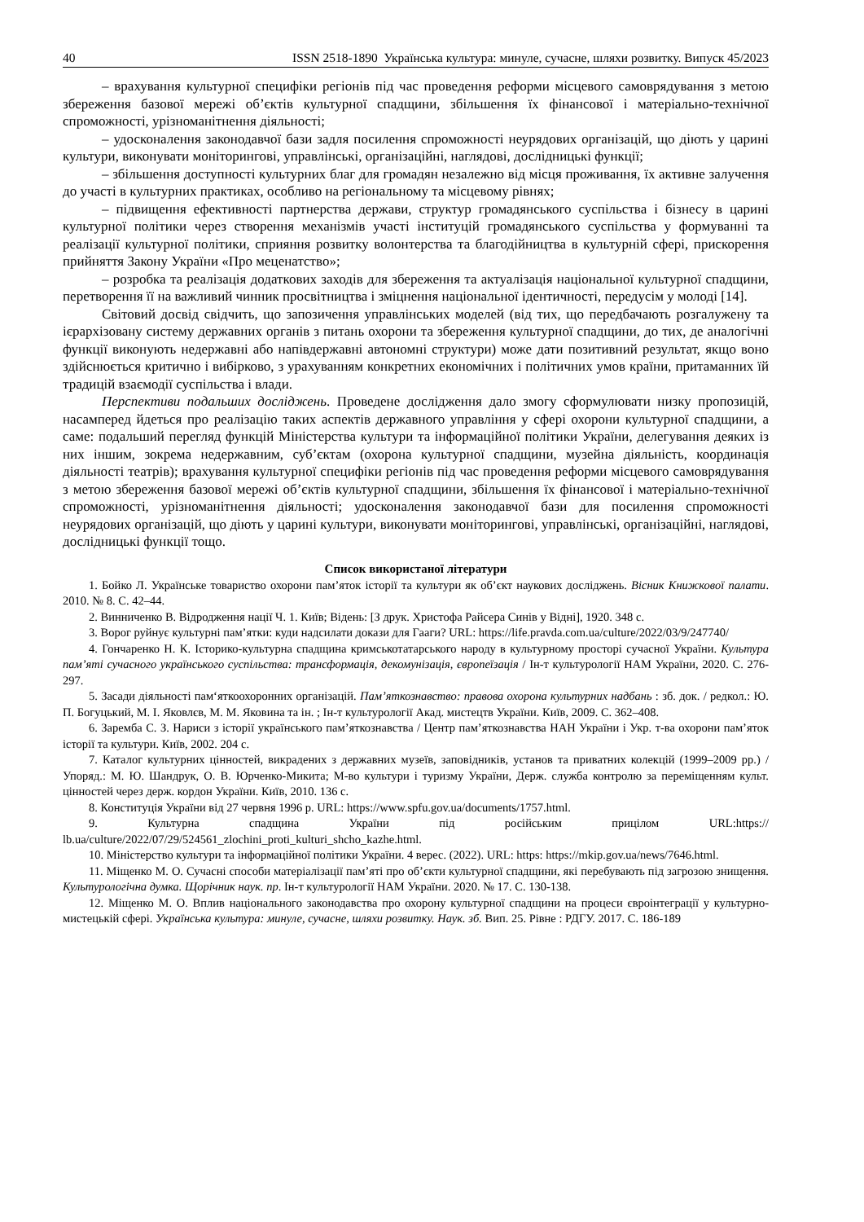40 ISSN 2518-1890 Українська культура: минуле, сучасне, шляхи розвитку. Випуск 45/2023
– врахування культурної специфіки регіонів під час проведення реформи місцевого самоврядування з метою збереження базової мережі об’єктів культурної спадщини, збільшення їх фінансової і матеріально-технічної спроможності, урізноманітнення діяльності;
– удосконалення законодавчої бази задля посилення спроможності неурядових організацій, що діють у царині культури, виконувати моніторингові, управлінські, організаційні, наглядові, дослідницькі функції;
– збільшення доступності культурних благ для громадян незалежно від місця проживання, їх активне залучення до участі в культурних практиках, особливо на регіональному та місцевому рівнях;
– підвищення ефективності партнерства держави, структур громадянського суспільства і бізнесу в царині культурної політики через створення механізмів участі інституцій громадянського суспільства у формуванні та реалізації культурної політики, сприяння розвитку волонтерства та благодійництва в культурній сфері, прискорення прийняття Закону України «Про меценатство»;
– розробка та реалізація додаткових заходів для збереження та актуалізація національної культурної спадщини, перетворення її на важливий чинник просвітництва і зміцнення національної ідентичності, передусім у молоді [14].
Світовий досвід свідчить, що запозичення управлінських моделей (від тих, що передбачають розгалужену та ієрархізовану систему державних органів з питань охорони та збереження культурної спадщини, до тих, де аналогічні функції виконують недержавні або напівдержавні автономні структури) може дати позитивний результат, якщо воно здійснюється критично і вибірково, з урахуванням конкретних економічних і політичних умов країни, притаманних їй традицій взаємодії суспільства і влади.
Перспективи подальших досліджень. Проведене дослідження дало змогу сформулювати низку пропозицій, насамперед йдеться про реалізацію таких аспектів державного управління у сфері охорони культурної спадщини, а саме: подальший перегляд функцій Міністерства культури та інформаційної політики України, делегування деяких із них іншим, зокрема недержавним, суб’єктам (охорона культурної спадщини, музейна діяльність, координація діяльності театрів); врахування культурної специфіки регіонів під час проведення реформи місцевого самоврядування з метою збереження базової мережі об’єктів культурної спадщини, збільшення їх фінансової і матеріально-технічної спроможності, урізноманітнення діяльності; удосконалення законодавчої бази для посилення спроможності неурядових організацій, що діють у царині культури, виконувати моніторингові, управлінські, організаційні, наглядові, дослідницькі функції тощо.
Список використаної літератури
1. Бойко Л. Українське товариство охорони пам’яток історії та культури як об’єкт наукових досліджень. Вісник Книжкової палати. 2010. № 8. С. 42–44.
2. Винниченко В. Відродження нації Ч. 1. Київ; Відень: [З друк. Христофа Райсера Синів у Відні], 1920. 348 с.
3. Ворог руйнує культурні пам’ятки: куди надсилати докази для Гааги? URL: https://life.pravda.com.ua/culture/2022/03/9/247740/
4. Гончаренко Н. К. Історико-культурна спадщина кримськотатарського народу в культурному просторі сучасної України. Культура пам’яті сучасного українського суспільства: трансформація, декомунізація, європеїзація / Ін-т культурології НАМ України, 2020. С. 276-297.
5. Засади діяльності пам‘яткоохоронних організацій. Пам’яткознавство: правова охорона культурних надбань : зб. док. / редкол.: Ю. П. Богуцький, М. І. Яковлєв, М. М. Яковина та ін. ; Ін-т культурології Акад. мистецтв України. Київ, 2009. С. 362–408.
6. Заремба С. З. Нариси з історії українського пам’яткознавства / Центр пам’яткознавства НАН України і Укр. т-ва охорони пам’яток історії та культури. Київ, 2002. 204 с.
7. Каталог культурних цінностей, викрадених з державних музеїв, заповідників, установ та приватних колекцій (1999–2009 рр.) / Упоряд.: М. Ю. Шандрук, О. В. Юрченко-Микита; М-во культури і туризму України, Держ. служба контролю за переміщенням культ. цінностей через держ. кордон України. Київ, 2010. 136 с.
8. Конституція України від 27 червня 1996 р. URL: https://www.spfu.gov.ua/documents/1757.html.
9. Культурна спадщина України під російським прицілом URL:https:// lb.ua/culture/2022/07/29/524561_zlochini_proti_kulturi_shcho_kazhe.html.
10. Міністерство культури та інформаційної політики України. 4 верес. (2022). URL: https: https://mkip.gov.ua/news/7646.html.
11. Міщенко М. О. Сучасні способи матеріалізації пам’яті про об’єкти культурної спадщини, які перебувають під загрозою знищення. Культурологічна думка. Щорічник наук. пр. Ін-т культурології НАМ України. 2020. № 17. С. 130-138.
12. Міщенко М. О. Вплив національного законодавства про охорону культурної спадщини на процеси євроінтеграції у культурно-мистецькій сфері. Українська культура: минуле, сучасне, шляхи розвитку. Наук. зб. Вип. 25. Рівне : РДГУ. 2017. С. 186-189